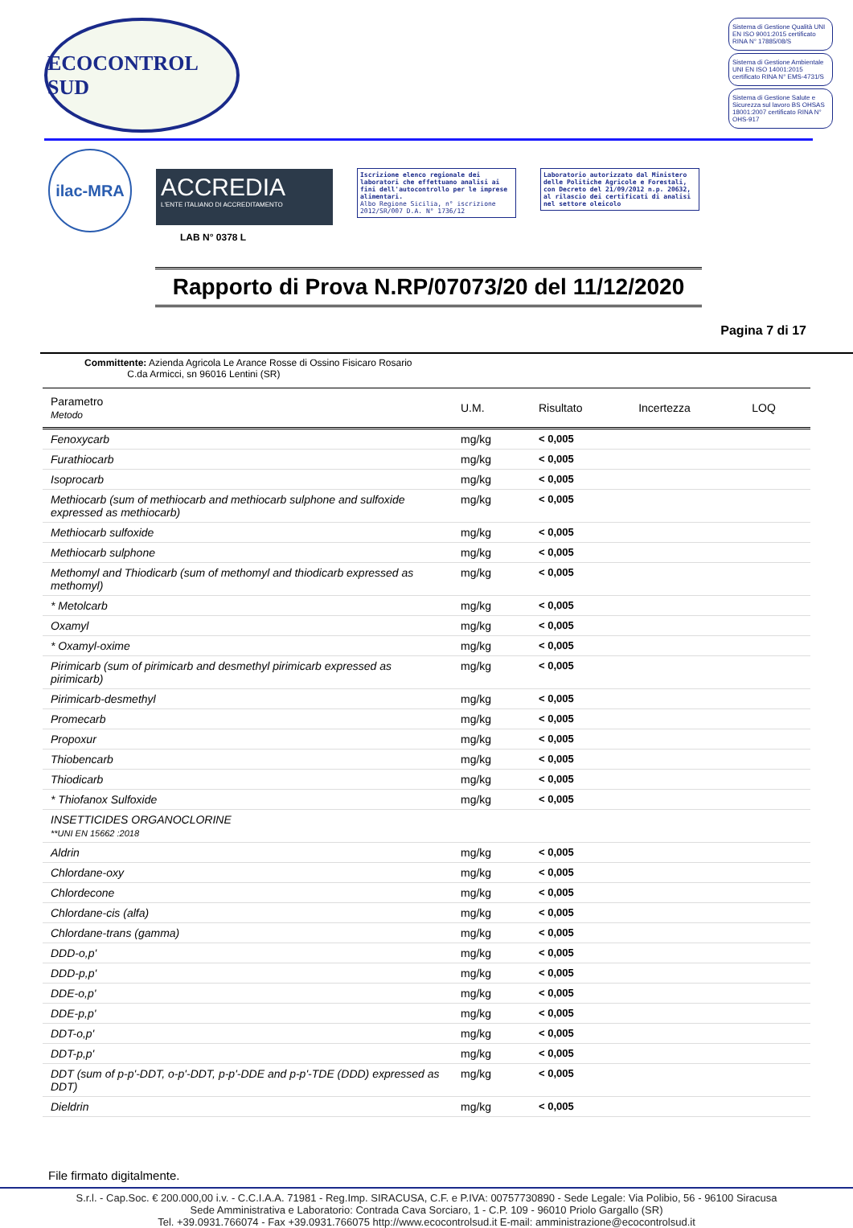ECOCONTROL SUD
Sistema di Gestione Qualità UNI EN ISO 9001:2015 certificato RINA N° 17885/08/S
Sistema di Gestione Ambientale UNI EN ISO 14001:2015 certificato RINA N° EMS-4731/S
Sistema di Gestione Salute e Sicurezza sul lavoro BS OHSAS 18001:2007 certificato RINA N° OHS-917
ilac-MRA
ACCREDIA
L'ENTE ITALIANO DI ACCREDITAMENTO
LAB N° 0378 L
Iscrizione elenco regionale dei laboratori che effettuano analisi ai fini dell'autocontrollo per le imprese alimentari.
Albo Regione Sicilia, n° iscrizione 2012/SR/007 D.A. N° 1736/12
Laboratorio autorizzato dal Ministero delle Politiche Agricole e Forestali, con Decreto del 21/09/2012 n.p. 20632, al rilascio dei certificati di analisi nel settore oleicolo
Rapporto di Prova N.RP/07073/20 del 11/12/2020
Pagina 7 di 17
Committente: Azienda Agricola Le Arance Rosse di Ossino Fisicaro Rosario
C.da Armicci, sn 96016 Lentini (SR)
| Parametro Metodo | U.M. | Risultato | Incertezza | LOQ |
| --- | --- | --- | --- | --- |
| Fenoxycarb | mg/kg | < 0,005 | | |
| Furathiocarb | mg/kg | < 0,005 | | |
| Isoprocarb | mg/kg | < 0,005 | | |
| Methiocarb (sum of methiocarb and methiocarb sulphone and sulfoxide expressed as methiocarb) | mg/kg | < 0,005 | | |
| Methiocarb sulfoxide | mg/kg | < 0,005 | | |
| Methiocarb sulphone | mg/kg | < 0,005 | | |
| Methomyl and Thiodicarb (sum of methomyl and thiodicarb expressed as methomyl) | mg/kg | < 0,005 | | |
| * Metolcarb | mg/kg | < 0,005 | | |
| Oxamyl | mg/kg | < 0,005 | | |
| * Oxamyl-oxime | mg/kg | < 0,005 | | |
| Pirimicarb (sum of pirimicarb and desmethyl pirimicarb expressed as pirimicarb) | mg/kg | < 0,005 | | |
| Pirimicarb-desmethyl | mg/kg | < 0,005 | | |
| Promecarb | mg/kg | < 0,005 | | |
| Propoxur | mg/kg | < 0,005 | | |
| Thiobencarb | mg/kg | < 0,005 | | |
| Thiodicarb | mg/kg | < 0,005 | | |
| * Thiofanox Sulfoxide | mg/kg | < 0,005 | | |
| INSETTICIDES ORGANOCLORINE **UNI EN 15662 :2018 | | | | |
| Aldrin | mg/kg | < 0,005 | | |
| Chlordane-oxy | mg/kg | < 0,005 | | |
| Chlordecone | mg/kg | < 0,005 | | |
| Chlordane-cis (alfa) | mg/kg | < 0,005 | | |
| Chlordane-trans (gamma) | mg/kg | < 0,005 | | |
| DDD-o,p' | mg/kg | < 0,005 | | |
| DDD-p,p' | mg/kg | < 0,005 | | |
| DDE-o,p' | mg/kg | < 0,005 | | |
| DDE-p,p' | mg/kg | < 0,005 | | |
| DDT-o,p' | mg/kg | < 0,005 | | |
| DDT-p,p' | mg/kg | < 0,005 | | |
| DDT (sum of p-p'-DDT, o-p'-DDT, p-p'-DDE and p-p'-TDE (DDD) expressed as DDT) | mg/kg | < 0,005 | | |
| Dieldrin | mg/kg | < 0,005 | | |
File firmato digitalmente.
S.r.l. - Cap.Soc. € 200.000,00 i.v. - C.C.I.A.A. 71981 - Reg.Imp. SIRACUSA, C.F. e P.IVA: 00757730890 - Sede Legale: Via Polibio, 56 - 96100 Siracusa
Sede Amministrativa e Laboratorio: Contrada Cava Sorciaro, 1 - C.P. 109 - 96010 Priolo Gargallo (SR)
Tel. +39.0931.766074 - Fax +39.0931.766075 http://www.ecocontrolsud.it E-mail: amministrazione@ecocontrolsud.it